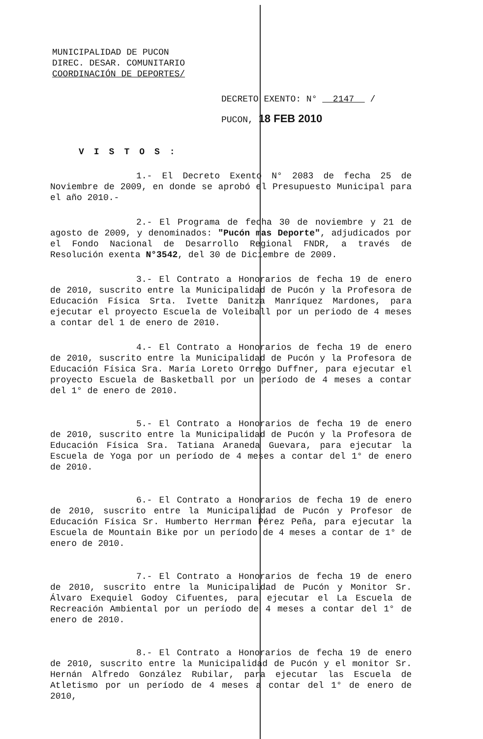MUNICIPALIDAD DE PUCON
DIREC. DESAR. COMUNITARIO
COORDINACIÓN DE DEPORTES/
DECRETO EXENTO: N° 2147 /
PUCON, 18 FEB 2010
VISTOS:
1.- El Decreto Exento N° 2083 de fecha 25 de Noviembre de 2009, en donde se aprobó el Presupuesto Municipal para el año 2010.-
2.- El Programa de fecha 30 de noviembre y 21 de agosto de 2009, y denominados: "Pucón mas Deporte", adjudicados por el Fondo Nacional de Desarrollo Regional FNDR, a través de Resolución exenta N°3542, del 30 de Diciembre de 2009.
3.- El Contrato a Honorarios de fecha 19 de enero de 2010, suscrito entre la Municipalidad de Pucón y la Profesora de Educación Física Srta. Ivette Danitza Manríquez Mardones, para ejecutar el proyecto Escuela de Voleiball por un periodo de 4 meses a contar del 1 de enero de 2010.
4.- El Contrato a Honorarios de fecha 19 de enero de 2010, suscrito entre la Municipalidad de Pucón y la Profesora de Educación Física Sra. María Loreto Orrego Duffner, para ejecutar el proyecto Escuela de Basketball por un período de 4 meses a contar del 1° de enero de 2010.
5.- El Contrato a Honorarios de fecha 19 de enero de 2010, suscrito entre la Municipalidad de Pucón y la Profesora de Educación Física Sra. Tatiana Araneda Guevara, para ejecutar la Escuela de Yoga por un período de 4 meses a contar del 1° de enero de 2010.
6.- El Contrato a Honorarios de fecha 19 de enero de 2010, suscrito entre la Municipalidad de Pucón y Profesor de Educación Física Sr. Humberto Herrman Pérez Peña, para ejecutar la Escuela de Mountain Bike por un período de 4 meses a contar de 1° de enero de 2010.
7.- El Contrato a Honorarios de fecha 19 de enero de 2010, suscrito entre la Municipalidad de Pucón y Monitor Sr. Álvaro Exequiel Godoy Cifuentes, para ejecutar el La Escuela de Recreación Ambiental por un período de 4 meses a contar del 1° de enero de 2010.
8.- El Contrato a Honorarios de fecha 19 de enero de 2010, suscrito entre la Municipalidad de Pucón y el monitor Sr. Hernán Alfredo González Rubilar, para ejecutar las Escuela de Atletismo por un período de 4 meses a contar del 1° de enero de 2010,